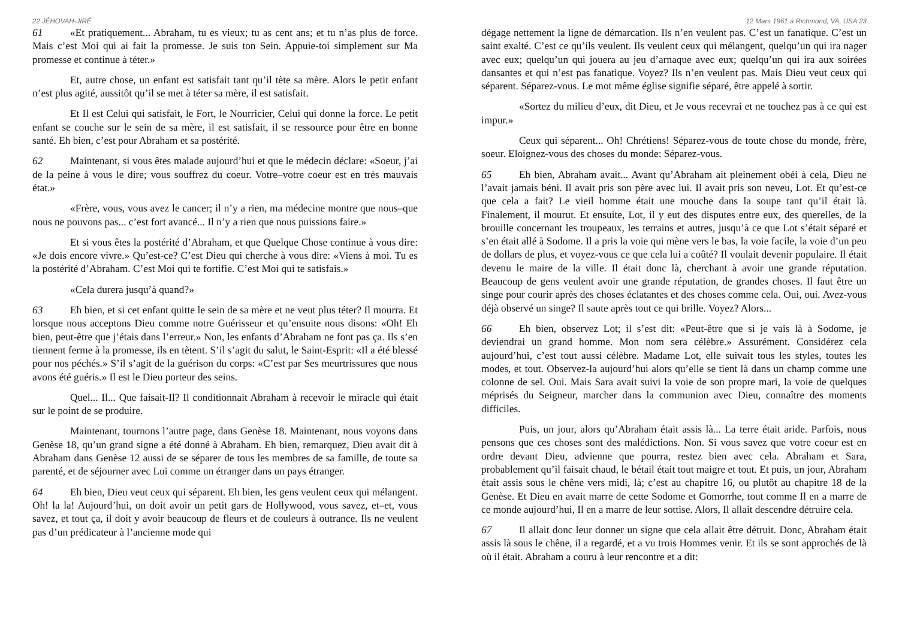22 JÉHOVAH-JIRÉ
61 «Et pratiquement... Abraham, tu es vieux; tu as cent ans; et tu n’as plus de force. Mais c’est Moi qui ai fait la promesse. Je suis ton Sein. Appuie-toi simplement sur Ma promesse et continue à téter.»
Et, autre chose, un enfant est satisfait tant qu’il tète sa mère. Alors le petit enfant n’est plus agité, aussitôt qu’il se met à téter sa mère, il est satisfait.
Et Il est Celui qui satisfait, le Fort, le Nourricier, Celui qui donne la force. Le petit enfant se couche sur le sein de sa mère, il est satisfait, il se ressource pour être en bonne santé. Eh bien, c’est pour Abraham et sa postérité.
62 Maintenant, si vous êtes malade aujourd’hui et que le médecin déclare: «Soeur, j’ai de la peine à vous le dire; vous souffrez du coeur. Votre–votre coeur est en très mauvais état.»
«Frère, vous, vous avez le cancer; il n’y a rien, ma médecine montre que nous–que nous ne pouvons pas... c’est fort avancé... Il n’y a rien que nous puissions faire.»
Et si vous êtes la postérité d’Abraham, et que Quelque Chose continue à vous dire: «Je dois encore vivre.» Qu’est-ce? C’est Dieu qui cherche à vous dire: «Viens à moi. Tu es la postérité d’Abraham. C’est Moi qui te fortifie. C’est Moi qui te satisfais.»
«Cela durera jusqu’à quand?»
63 Eh bien, et si cet enfant quitte le sein de sa mère et ne veut plus téter? Il mourra. Et lorsque nous acceptons Dieu comme notre Guérisseur et qu’ensuite nous disons: «Oh! Eh bien, peut-être que j’étais dans l’erreur.» Non, les enfants d’Abraham ne font pas ça. Ils s’en tiennent ferme à la promesse, ils en tètent. S’il s’agit du salut, le Saint-Esprit: «Il a été blessé pour nos péchés.» S’il s’agit de la guérison du corps: «C’est par Ses meurtrissures que nous avons été guéris.» Il est le Dieu porteur des seins.
Quel... Il... Que faisait-Il? Il conditionnait Abraham à recevoir le miracle qui était sur le point de se produire.
Maintenant, tournons l’autre page, dans Genèse 18. Maintenant, nous voyons dans Genèse 18, qu’un grand signe a été donné à Abraham. Eh bien, remarquez, Dieu avait dit à Abraham dans Genèse 12 aussi de se séparer de tous les membres de sa famille, de toute sa parenté, et de séjourner avec Lui comme un étranger dans un pays étranger.
64 Eh bien, Dieu veut ceux qui séparent. Eh bien, les gens veulent ceux qui mélangent. Oh! la la! Aujourd’hui, on doit avoir un petit gars de Hollywood, vous savez, et–et, vous savez, et tout ça, il doit y avoir beaucoup de fleurs et de couleurs à outrance. Ils ne veulent pas d’un prédicateur à l’ancienne mode qui
12 Mars 1961 à Richmond, VA, USA 23
dégage nettement la ligne de démarcation. Ils n’en veulent pas. C’est un fanatique. C’est un saint exalté. C’est ce qu’ils veulent. Ils veulent ceux qui mélangent, quelqu’un qui ira nager avec eux; quelqu’un qui jouera au jeu d’arnaque avec eux; quelqu’un qui ira aux soirées dansantes et qui n’est pas fanatique. Voyez? Ils n’en veulent pas. Mais Dieu veut ceux qui séparent. Séparez-vous. Le mot même église signifie séparé, être appelé à sortir.
«Sortez du milieu d’eux, dit Dieu, et Je vous recevrai et ne touchez pas à ce qui est impur.»
Ceux qui séparent... Oh! Chrétiens! Séparez-vous de toute chose du monde, frère, soeur. Eloignez-vous des choses du monde: Séparez-vous.
65 Eh bien, Abraham avait... Avant qu’Abraham ait pleinement obéi à cela, Dieu ne l’avait jamais béni. Il avait pris son père avec lui. Il avait pris son neveu, Lot. Et qu’est-ce que cela a fait? Le vieil homme était une mouche dans la soupe tant qu’il était là. Finalement, il mourut. Et ensuite, Lot, il y eut des disputes entre eux, des querelles, de la brouille concernant les troupeaux, les terrains et autres, jusqu’à ce que Lot s’était séparé et s’en était allé à Sodome. Il a pris la voie qui mène vers le bas, la voie facile, la voie d’un peu de dollars de plus, et voyez-vous ce que cela lui a coûté? Il voulait devenir populaire. Il était devenu le maire de la ville. Il était donc là, cherchant à avoir une grande réputation. Beaucoup de gens veulent avoir une grande réputation, de grandes choses. Il faut être un singe pour courir après des choses éclatantes et des choses comme cela. Oui, oui. Avez-vous déjà observé un singe? Il saute après tout ce qui brille. Voyez? Alors...
66 Eh bien, observez Lot; il s’est dit: «Peut-être que si je vais là à Sodome, je deviendrai un grand homme. Mon nom sera célèbre.» Assurément. Considérez cela aujourd’hui, c’est tout aussi célèbre. Madame Lot, elle suivait tous les styles, toutes les modes, et tout. Observez-la aujourd’hui alors qu’elle se tient là dans un champ comme une colonne de sel. Oui. Mais Sara avait suivi la voie de son propre mari, la voie de quelques méprisés du Seigneur, marcher dans la communion avec Dieu, connaître des moments difficiles.
Puis, un jour, alors qu’Abraham était assis là... La terre était aride. Parfois, nous pensons que ces choses sont des malédictions. Non. Si vous savez que votre coeur est en ordre devant Dieu, advienne que pourra, restez bien avec cela. Abraham et Sara, probablement qu’il faisait chaud, le bétail était tout maigre et tout. Et puis, un jour, Abraham était assis sous le chêne vers midi, là; c’est au chapitre 16, ou plutôt au chapitre 18 de la Genèse. Et Dieu en avait marre de cette Sodome et Gomorrhe, tout comme Il en a marre de ce monde aujourd’hui, Il en a marre de leur sottise. Alors, Il allait descendre détruire cela.
67 Il allait donc leur donner un signe que cela allait être détruit. Donc, Abraham était assis là sous le chêne, il a regardé, et a vu trois Hommes venir. Et ils se sont approchés de là où il était. Abraham a couru à leur rencontre et a dit: